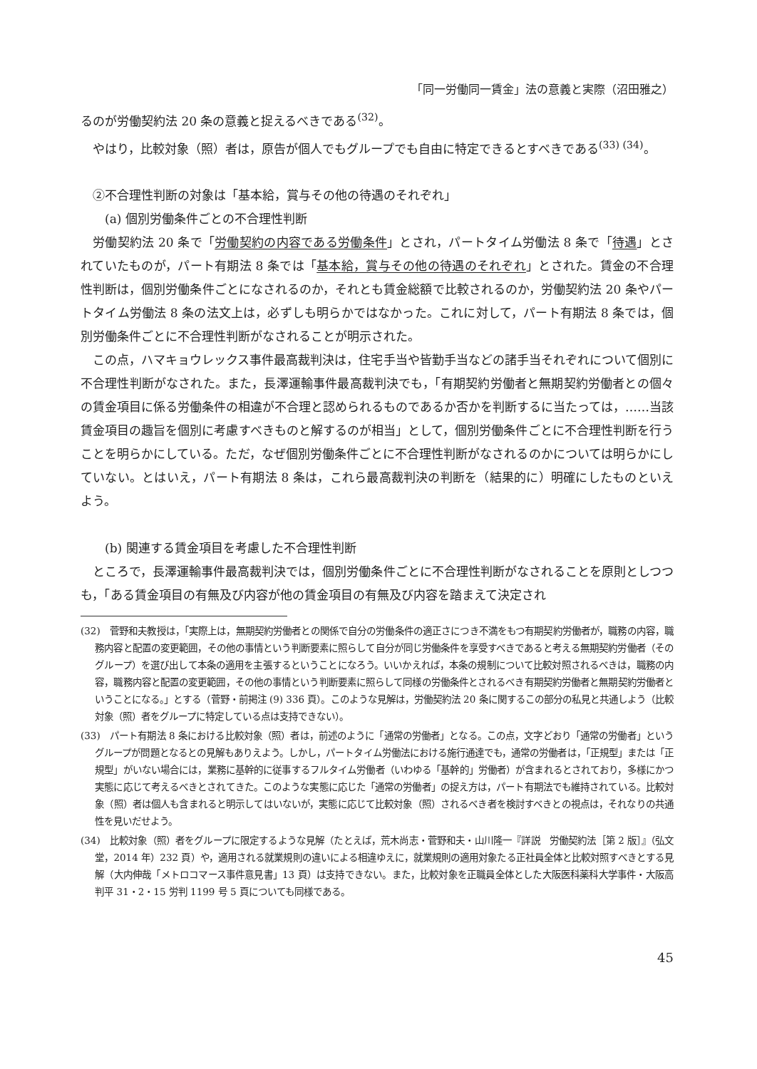「同一労働同一賃金」法の意義と実際（沼田雅之）
るのが労働契約法 20 条の意義と捉えるべきである<sup>(32)</sup>。
やはり，比較対象（照）者は，原告が個人でもグループでも自由に特定できるとすべきである<sup>(33) (34)</sup>。
②不合理性判断の対象は「基本給，賞与その他の待遇のそれぞれ」
(a) 個別労働条件ごとの不合理性判断
労働契約法 20 条で「労働契約の内容である労働条件」とされ，パートタイム労働法 8 条で「待遇」とされていたものが，パート有期法 8 条では「基本給，賞与その他の待遇のそれぞれ」とされた。賃金の不合理性判断は，個別労働条件ごとになされるのか，それとも賃金総額で比較されるのか，労働契約法 20 条やパートタイム労働法 8 条の法文上は，必ずしも明らかではなかった。これに対して，パート有期法 8 条では，個別労働条件ごとに不合理性判断がなされることが明示された。
この点，ハマキョウレックス事件最高裁判決は，住宅手当や皆勤手当などの諸手当それぞれについて個別に不合理性判断がなされた。また，長澤運輸事件最高裁判決でも，「有期契約労働者と無期契約労働者との個々の賃金項目に係る労働条件の相違が不合理と認められるものであるか否かを判断するに当たっては，……当該賃金項目の趣旨を個別に考慮すべきものと解するのが相当」として，個別労働条件ごとに不合理性判断を行うことを明らかにしている。ただ，なぜ個別労働条件ごとに不合理性判断がなされるのかについては明らかにしていない。とはいえ，パート有期法 8 条は，これら最高裁判決の判断を（結果的に）明確にしたものといえよう。
(b) 関連する賃金項目を考慮した不合理性判断
ところで，長澤運輸事件最高裁判決では，個別労働条件ごとに不合理性判断がなされることを原則としつつも，「ある賃金項目の有無及び内容が他の賃金項目の有無及び内容を踏まえて決定され
(32)　菅野和夫教授は，「実際上は，無期契約労働者との関係で自分の労働条件の適正さにつき不満をもつ有期契約労働者が，職務の内容，職務内容と配置の変更範囲，その他の事情という判断要素に照らして自分が同じ労働条件を享受すべきであると考える無期契約労働者（そのグループ）を選び出して本条の適用を主張するということになろう。いいかえれば，本条の規制について比較対照されるべきは，職務の内容，職務内容と配置の変更範囲，その他の事情という判断要素に照らして同様の労働条件とされるべき有期契約労働者と無期契約労働者ということになる。」とする（菅野・前掲注 (9) 336 頁）。このような見解は，労働契約法 20 条に関するこの部分の私見と共通しよう（比較対象（照）者をグループに特定している点は支持できない）。
(33)　パート有期法 8 条における比較対象（照）者は，前述のように「通常の労働者」となる。この点，文字どおり「通常の労働者」というグループが問題となるとの見解もありえよう。しかし，パートタイム労働法における施行通達でも，通常の労働者は，「正規型」または「正規型」がいない場合には，業務に基幹的に従事するフルタイム労働者（いわゆる「基幹的」労働者）が含まれるとされており，多様にかつ実態に応じて考えるべきとされてきた。このような実態に応じた「通常の労働者」の捉え方は，パート有期法でも維持されている。比較対象（照）者は個人も含まれると明示してはいないが，実態に応じて比較対象（照）されるべき者を検討すべきとの視点は，それなりの共通性を見いだせよう。
(34)　比較対象（照）者をグループに限定するような見解（たとえば，荒木尚志・菅野和夫・山川隆一『詳説　労働契約法［第 2 版］』（弘文堂，2014 年）232 頁）や，適用される就業規則の違いによる相違ゆえに，就業規則の適用対象たる正社員全体と比較対照すべきとする見解（大内伸哉「メトロコマース事件意見書」13 頁）は支持できない。また，比較対象を正職員全体とした大阪医科薬科大学事件・大阪高判平 31・2・15 労判 1199 号 5 頁についても同様である。
45